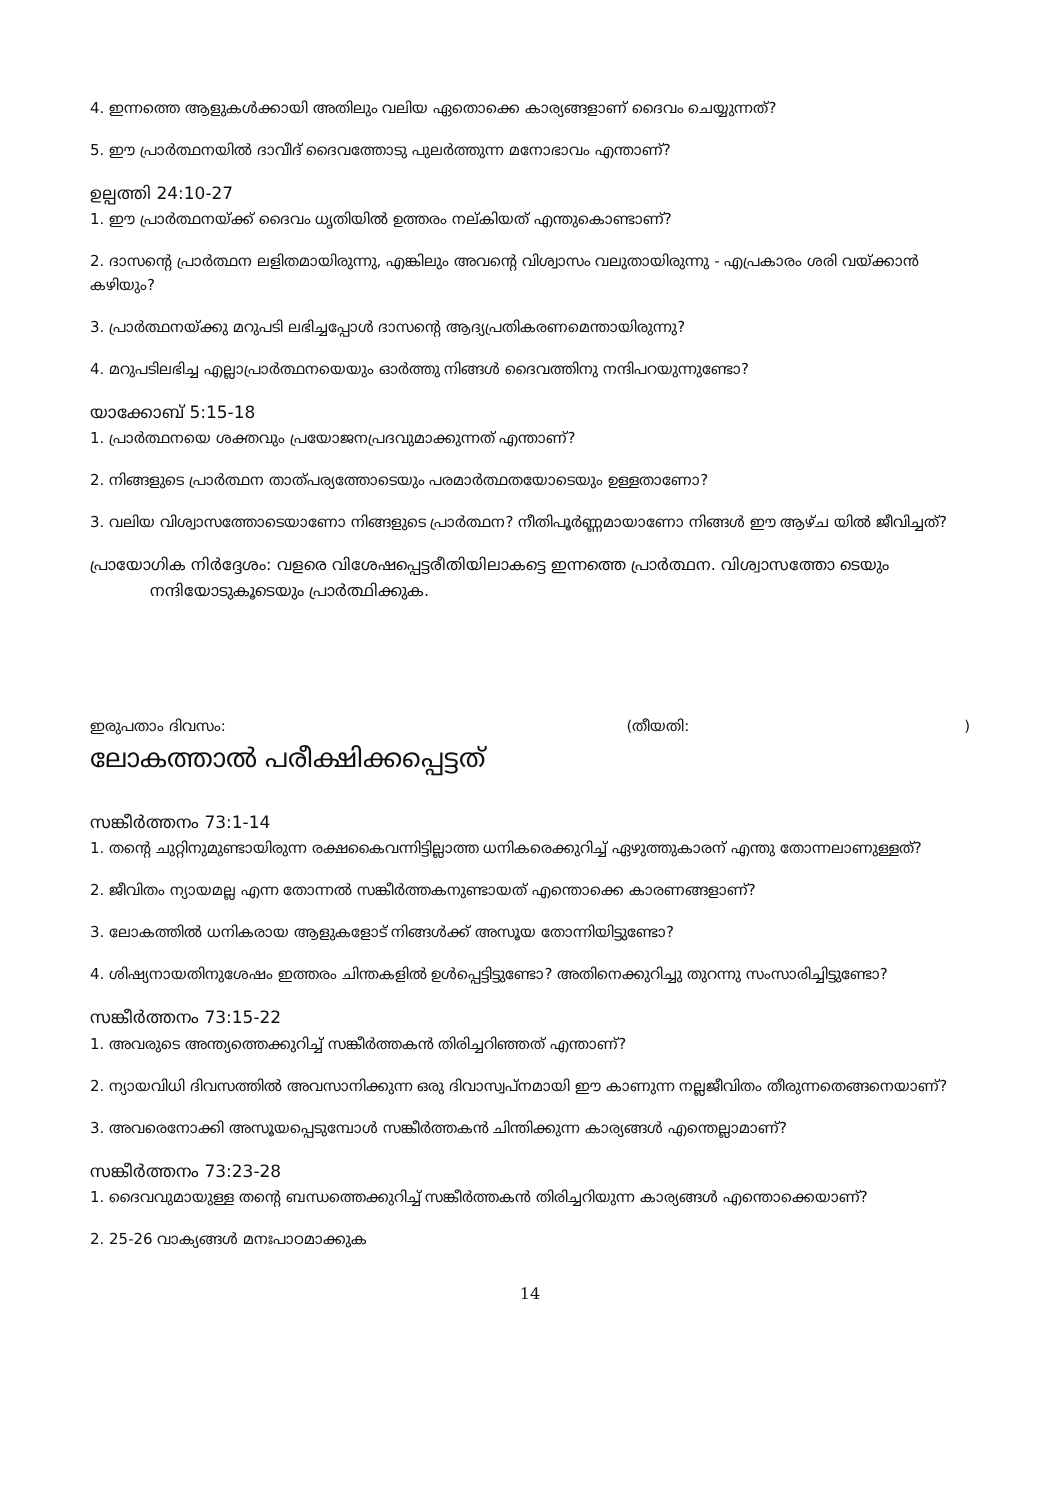4. ഇന്നത്തെ ആളുകൾക്കായി അതിലും വലിയ ഏതൊക്കെ കാര്യങ്ങളാണ് ദൈവം ചെയ്യുന്നത്?
5. ഈ പ്രാർത്ഥനയിൽ ദാവീദ് ദൈവത്തോടു പുലർത്തുന്ന മനോഭാവം എന്താണ്?
ഉല്പത്തി 24:10-27
1. ഈ പ്രാർത്ഥനയ്ക്ക് ദൈവം ധൃതിയിൽ ഉത്തരം നല്കിയത് എന്തുകൊണ്ടാണ്?
2. ദാസന്റെ പ്രാർത്ഥന ലളിതമായിരുന്നു, എങ്കിലും അവന്റെ വിശ്വാസം വലുതായിരുന്നു - എപ്രകാരം ശരി വയ്ക്കാൻ കഴിയും?
3. പ്രാർത്ഥനയ്ക്കു മറുപടി ലഭിച്ചപ്പോൾ ദാസന്റെ ആദ്യപ്രതികരണമെന്തായിരുന്നു?
4. മറുപടിലഭിച്ച എല്ലാപ്രാർത്ഥനയെയും ഓർത്തു നിങ്ങൾ ദൈവത്തിനു നന്ദിപറയുന്നുണ്ടോ?
യാക്കോബ് 5:15-18
1. പ്രാർത്ഥനയെ ശക്തവും പ്രയോജനപ്രദവുമാക്കുന്നത് എന്താണ്?
2. നിങ്ങളുടെ പ്രാർത്ഥന താത്പര്യത്തോടെയും പരമാർത്ഥതയോടെയും ഉള്ളതാണോ?
3. വലിയ വിശ്വാസത്തോടെയാണോ നിങ്ങളുടെ പ്രാർത്ഥന? നീതിപൂർണ്ണമായാണോ നിങ്ങൾ ഈ ആഴ്ച യിൽ ജീവിച്ചത്?
പ്രായോഗിക നിർദ്ദേശം: വളരെ വിശേഷപ്പെട്ടരീതിയിലാകട്ടെ ഇന്നത്തെ പ്രാർത്ഥന. വിശ്വാസത്തോ ടെയും നന്ദിയോടുകൂടെയും പ്രാർത്ഥിക്കുക.
ഇരുപതാം ദിവസം: (തീയതി: )
ലോകത്താൽ പരീക്ഷിക്കപ്പെട്ടത്
സങ്കീർത്തനം 73:1-14
1. തന്റെ ചുറ്റിനുമുണ്ടായിരുന്ന രക്ഷകൈവന്നിട്ടില്ലാത്ത ധനികരെക്കുറിച്ച് ഏഴുത്തുകാരന് എന്തു തോന്നലാണുള്ളത്?
2. ജീവിതം ന്യായമല്ല എന്ന തോന്നൽ സങ്കീർത്തകനുണ്ടായത് എന്തൊക്കെ കാരണങ്ങളാണ്?
3. ലോകത്തിൽ ധനികരായ ആളുകളോട് നിങ്ങൾക്ക് അസൂയ തോന്നിയിട്ടുണ്ടോ?
4. ശിഷ്യനായതിനുശേഷം ഇത്തരം ചിന്തകളിൽ ഉൾപ്പെട്ടിട്ടുണ്ടോ? അതിനെക്കുറിച്ചു തുറന്നു സംസാരിച്ചിട്ടുണ്ടോ?
സങ്കീർത്തനം 73:15-22
1. അവരുടെ അന്ത്യത്തെക്കുറിച്ച് സങ്കീർത്തകൻ തിരിച്ചറിഞ്ഞത് എന്താണ്?
2. ന്യായവിധി ദിവസത്തിൽ അവസാനിക്കുന്ന ഒരു ദിവാസ്വപ്നമായി ഈ കാണുന്ന നല്ലജീവിതം തീരുന്നതെങ്ങനെയാണ്?
3. അവരെനോക്കി അസൂയപ്പെടുമ്പോൾ സങ്കീർത്തകൻ ചിന്തിക്കുന്ന കാര്യങ്ങൾ എന്തെല്ലാമാണ്?
സങ്കീർത്തനം 73:23-28
1. ദൈവവുമായുള്ള തന്റെ ബന്ധത്തെക്കുറിച്ച് സങ്കീർത്തകൻ തിരിച്ചറിയുന്ന കാര്യങ്ങൾ എന്തൊക്കെയാണ്?
2. 25-26 വാക്യങ്ങൾ മനഃപാഠമാക്കുക
14